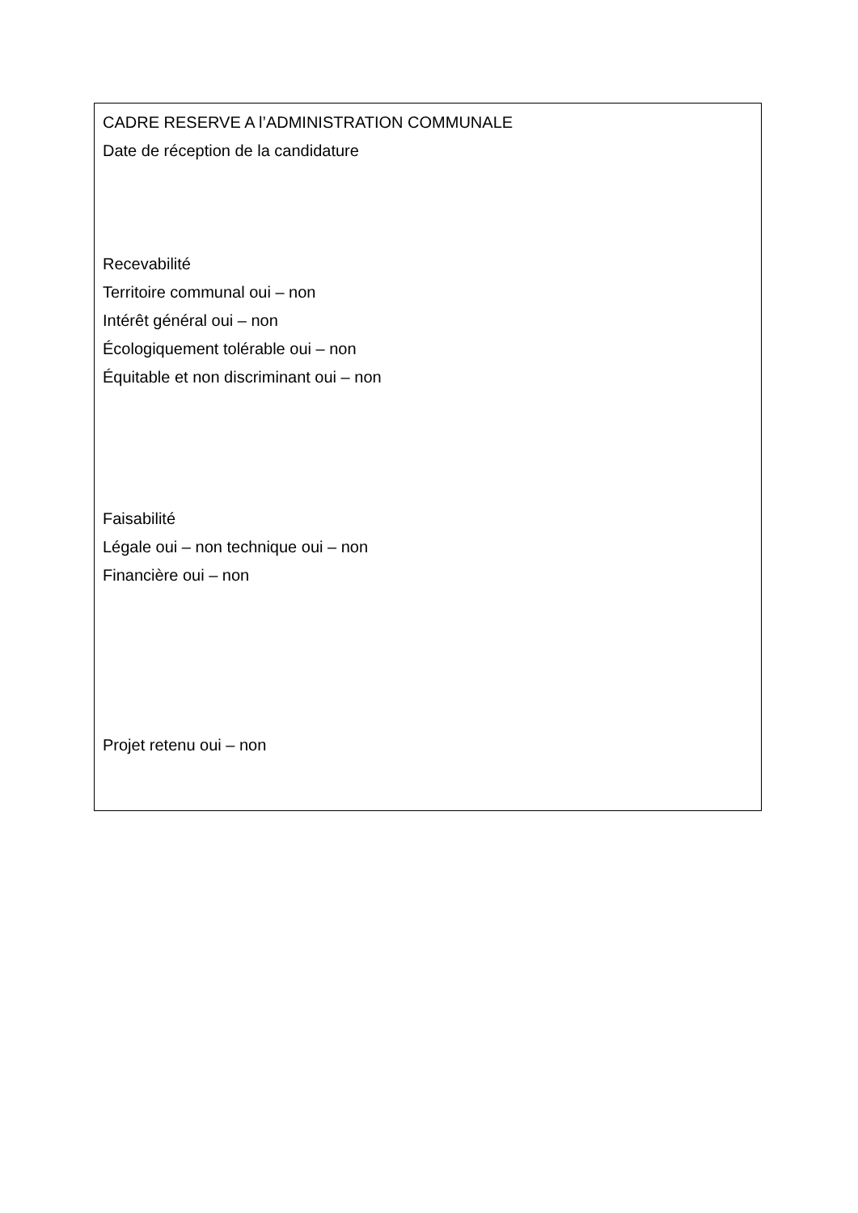CADRE RESERVE A l’ADMINISTRATION COMMUNALE
Date de réception de la candidature
Recevabilité
Territoire communal oui – non
Intérêt général oui – non
Écologiquement tolérable oui – non
Équitable et non discriminant oui – non
Faisabilité
Légale oui – non technique oui – non
Financière oui – non
Projet retenu oui – non